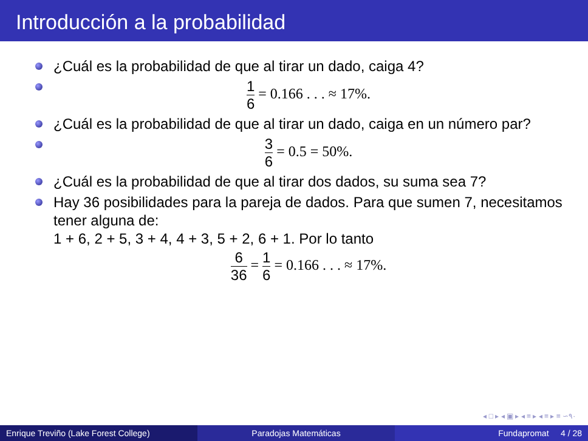Introducción a la probabilidad
¿Cuál es la probabilidad de que al tirar un dado, caiga 4?
1 6 = 0.166 . . . ≈ 17%.
¿Cuál es la probabilidad de que al tirar un dado, caiga en un número par?
3 6 = 0.5 = 50%.
¿Cuál es la probabilidad de que al tirar dos dados, su suma sea 7?
Hay 36 posibilidades para la pareja de dados. Para que sumen 7, necesitamos tener alguna de:
1 + 6, 2 + 5, 3 + 4, 4 + 3, 5 + 2, 6 + 1. Por lo tanto
6 36 = 1 6 = 0.166 . . . ≈ 17%.
◂ □ ▸ ◂ ▣ ▸ ◂ ≡ ▸ ◂ ≡ ▸ ≡ ∽٩٠
Enrique Treviño (Lake Forest College)
Paradojas Matemáticas Fundapromat 4 / 28